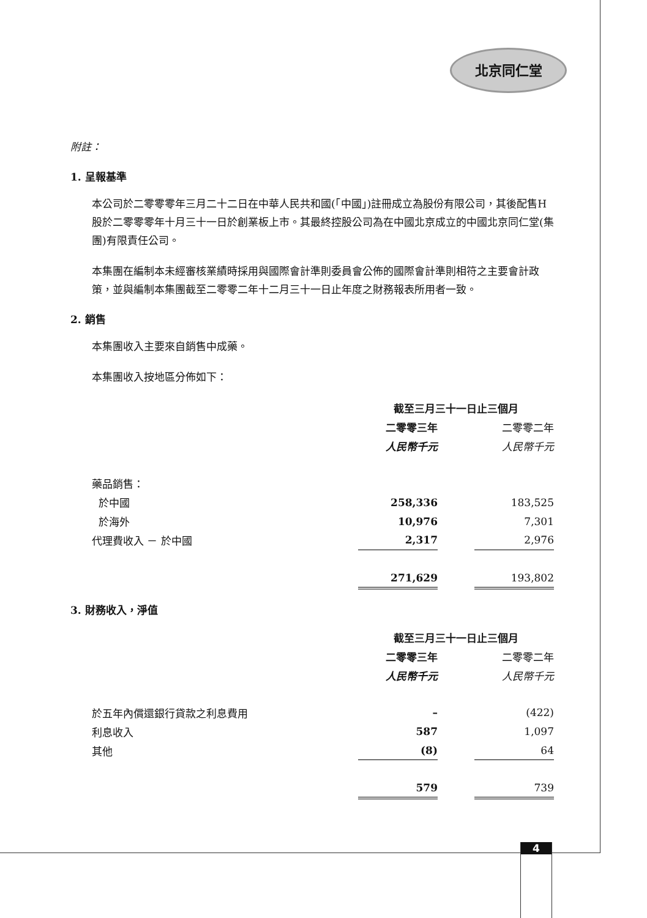北京同仁堂
附註：
1. 呈報基準
本公司於二零零零年三月二十二日在中華人民共和國(「中國」)註冊成立為股份有限公司，其後配售H股於二零零零年十月三十一日於創業板上市。其最終控股公司為在中國北京成立的中國北京同仁堂(集團)有限責任公司。
本集團在編制本未經審核業績時採用與國際會計準則委員會公佈的國際會計準則相符之主要會計政策，並與編制本集團截至二零零二年十二月三十一日止年度之財務報表所用者一致。
2. 銷售
本集團收入主要來自銷售中成藥。
本集團收入按地區分佈如下：
| | 截至三月三十一日止三個月 | | |
| | 二零零三年 | | 二零零二年 |
| | 人民幣千元 | | 人民幣千元 |
| 藥品銷售： | | | |
| 於中國 | 258,336 | | 183,525 |
| 於海外 | 10,976 | | 7,301 |
| 代理費收入 － 於中國 | 2,317 | | 2,976 |
| | 271,629 | | 193,802 |
3. 財務收入，淨值
| | 截至三月三十一日止三個月 | | |
| | 二零零三年 | | 二零零二年 |
| | 人民幣千元 | | 人民幣千元 |
| 於五年內償還銀行貸款之利息費用 | – | | (422) |
| 利息收入 | 587 | | 1,097 |
| 其他 | (8) | | 64 |
| | 579 | | 739 |
4